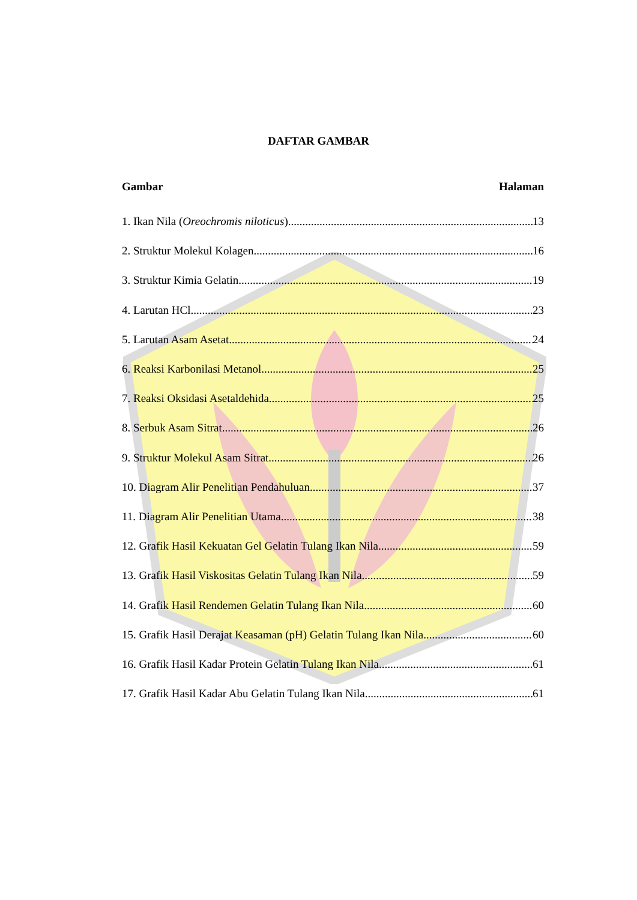DAFTAR GAMBAR
Gambar Halaman
1. Ikan Nila (Oreochromis niloticus) 13
2. Struktur Molekul Kolagen 16
3. Struktur Kimia Gelatin 19
4. Larutan HCl 23
5. Larutan Asam Asetat 24
6. Reaksi Karbonilasi Metanol 25
7. Reaksi Oksidasi Asetaldehida 25
8. Serbuk Asam Sitrat 26
9. Struktur Molekul Asam Sitrat 26
10. Diagram Alir Penelitian Pendahuluan 37
11. Diagram Alir Penelitian Utama 38
12. Grafik Hasil Kekuatan Gel Gelatin Tulang Ikan Nila 59
13. Grafik Hasil Viskositas Gelatin Tulang Ikan Nila 59
14. Grafik Hasil Rendemen Gelatin Tulang Ikan Nila 60
15. Grafik Hasil Derajat Keasaman (pH) Gelatin Tulang Ikan Nila 60
16. Grafik Hasil Kadar Protein Gelatin Tulang Ikan Nila 61
17. Grafik Hasil Kadar Abu Gelatin Tulang Ikan Nila 61